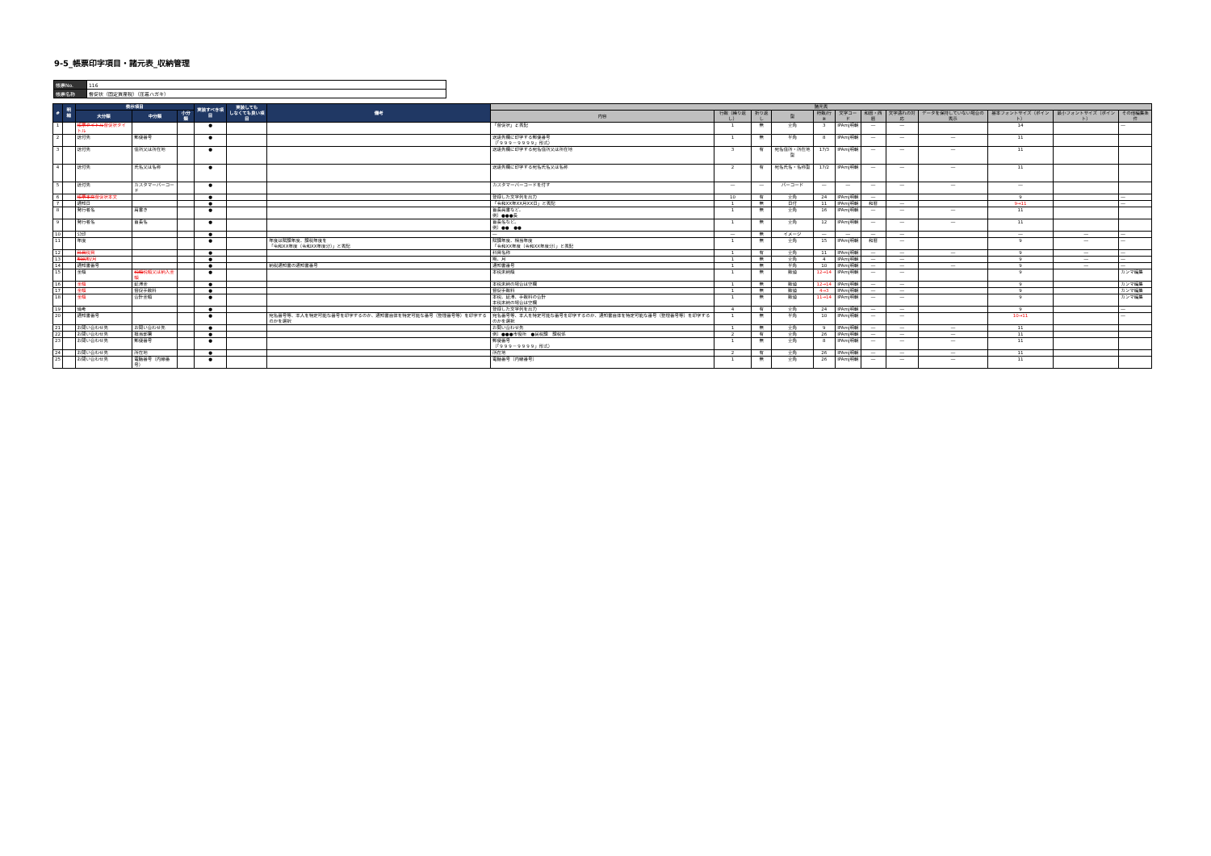9-5_帳票印字項目・諸元表_収納管理
| 帳票No. | 116 |
| 帳票名称 | 督促状（固定資産税）（圧着ハガキ） |
| # | 明細 | 表示項目 | | | 実装すべき項目 | 実装しても しなくても良い項目 | 備考 | 諸元表 | | | | | | | | | | | |
| --- | --- | --- | --- | --- | --- | --- | --- | --- | --- | --- | --- | --- | --- | --- | --- | --- | --- | --- | --- |
| | | 大分類 | 中分類 | 小分類 | | | | 内容 | 行数（繰り返し） | 折り返し | 型 | 桁数/行※ | 文字コード | 和暦・西暦 | 文字溢れの対応 | データを保持していない場合の表示 | 基本フォントサイズ（ポイント） | 最小フォントサイズ（ポイント） | その他編集条件 |
| 1 | | 帳票タイトル 督促状タイトル | | | ● | | | 「督促状」と表記 | 1 | 無 | 全角 | 3 | IPAmj明朝 | ― | ― | | 14 | | ― |
| 2 | | 送付先 | 郵便番号 | | ● | | | 送達先欄に印字する郵便番号 （「９９９－９９９９」形式） | 1 | 無 | 半角 | 8 | IPAmj明朝 | ― | ― | ― | 11 | | |
| 3 | | 送付先 | 住所又は所在地 | | ● | | | 送達先欄に印字する宛名住所又は所在地 | 3 | 有 | 宛名住所・所在地型 | 17/3 | IPAmj明朝 | ― | ― | ― | 11 | | |
| 4 | | 送付先 | 氏名又は名称 | | ● | | | 送達先欄に印字する宛名氏名又は名称 | 2 | 有 | 宛名氏名・名称型 | 17/2 | IPAmj明朝 | ― | ― | ― | 11 | | |
| 5 | | 送付先 | カスタマーバーコード | | ● | | | カスタマーバーコードを付す | ― | ― | バーコード | ― | ― | ― | ― | ― | ― | | |
| 6 | | 帳票本文 督促状本文 | | | ● | | | 登録した文字列を出力 | 10 | 有 | 全角 | 24 | IPAmj明朝 | ― | | | 9 | | ― |
| 7 | | 通知日 | | | ● | | | 「令和XX年XX月XX日」と表記 | 1 | 無 | 日付 | 11 | IPAmj明朝 | 和暦 | ― | | 9→11 | | ― |
| 8 | | 発行者名 | 肩書き | | ● | | | 首長肩書など。 例）●●●長 | 1 | 無 | 全角 | 16 | IPAmj明朝 | ― | ― | ― | 11 | | |
| 9 | | 発行者名 | 首長名 | | ● | | | 首長名など。 例）●● ●● | 1 | 無 | 全角 | 12 | IPAmj明朝 | ― | ― | ― | 11 | | |
| 10 | | 公印 | | | ● | | | ― | ― | 無 | イメージ | ― | ― | ― | ― | | ― | ― | ― |
| 11 | | 年度 | | | ● | | 年度は賦課年度、課税年度を 「令和XX年度（令和XX年度分）」と表記 | 賦課年度、相当年度 「令和XX年度（令和XX年度分）」と表記 | 1 | 無 | 全角 | 15 | IPAmj明朝 | 和暦 | ― | | 9 | ― | ― |
| 12 | | 科目 税目 | | | ● | | | 科目名称 | 1 | 有 | 全角 | 11 | IPAmj明朝 | ― | ― | ― | 9 | ― | ― |
| 13 | | 期別 期/月 | | | ● | | | 期、月 | 1 | 無 | 全角 | 4 | IPAmj明朝 | ― | ― | | 9 | ― | ― |
| 14 | | 通知書番号 | | | ● | | 納税通知書の通知書番号 | 通知書番号 | 1 | 無 | 半角 | 10 | IPAmj明朝 | ― | ― | ― | 9 | ― | ― |
| 15 | | 金額 | 税額 税額又は納入金額 | | ● | | | 本税未納額 | 1 | 無 | 数値 | 12→14 | IPAmj明朝 | ― | ― | | 9 | | カンマ編集 |
| 16 | | 金額 | 延滞金 | | ● | | | 本税未納の場合は空欄 | 1 | 無 | 数値 | 12→14 | IPAmj明朝 | ― | ― | | 9 | | カンマ編集 |
| 17 | | 金額 | 督促手数料 | | ● | | | 督促手数料 | 1 | 無 | 数値 | 4→3 | IPAmj明朝 | ― | ― | | 9 | | カンマ編集 |
| 18 | | 金額 | 合計金額 | | ● | | | 本税、延滞、手数料の合計 本税未納の場合は空欄 | 1 | 無 | 数値 | 11→14 | IPAmj明朝 | ― | ― | | 9 | | カンマ編集 |
| 19 | | 備考 | | | ● | | | 登録した文字列を出力 | 4 | 有 | 全角 | 24 | IPAmj明朝 | ― | ― | | 9 | | ― |
| 20 | | 通知書番号 | | | ● | | 宛名番号等、本人を特定可能な番号を印字するのか、通知書自体を特定可能な番号（整理番号等）を印字するのかを選択 | 宛名番号等、本人を特定可能な番号を印字するのか、通知書自体を特定可能な番号（整理番号等）を印字するのかを選択 | 1 | 無 | 半角 | 10 | IPAmj明朝 | ― | ― | | 10→11 | | ― |
| 21 | | お問い合わせ先 | お問い合わせ先 | | ● | | | お問い合わせ先 | 1 | 無 | 全角 | 9 | IPAmj明朝 | ― | ― | ― | 11 | | |
| 22 | | お問い合わせ先 | 担当部署 | | ● | | | 例）●●●市役所 ●民税課 課税係 | 2 | 有 | 全角 | 26 | IPAmj明朝 | ― | ― | ― | 11 | | |
| 23 | | お問い合わせ先 | 郵便番号 | | ● | | | 郵便番号 （「９９９－９９９９」形式） | 1 | 無 | 全角 | 8 | IPAmj明朝 | ― | ― | ― | 11 | | |
| 24 | | お問い合わせ先 | 所在地 | | ● | | | 所在地 | 2 | 有 | 全角 | 26 | IPAmj明朝 | ― | ― | ― | 11 | | |
| 25 | | お問い合わせ先 | 電話番号（内線番号） | | ● | | | 電話番号（内線番号） | 1 | 無 | 全角 | 26 | IPAmj明朝 | ― | ― | ― | 11 | | |